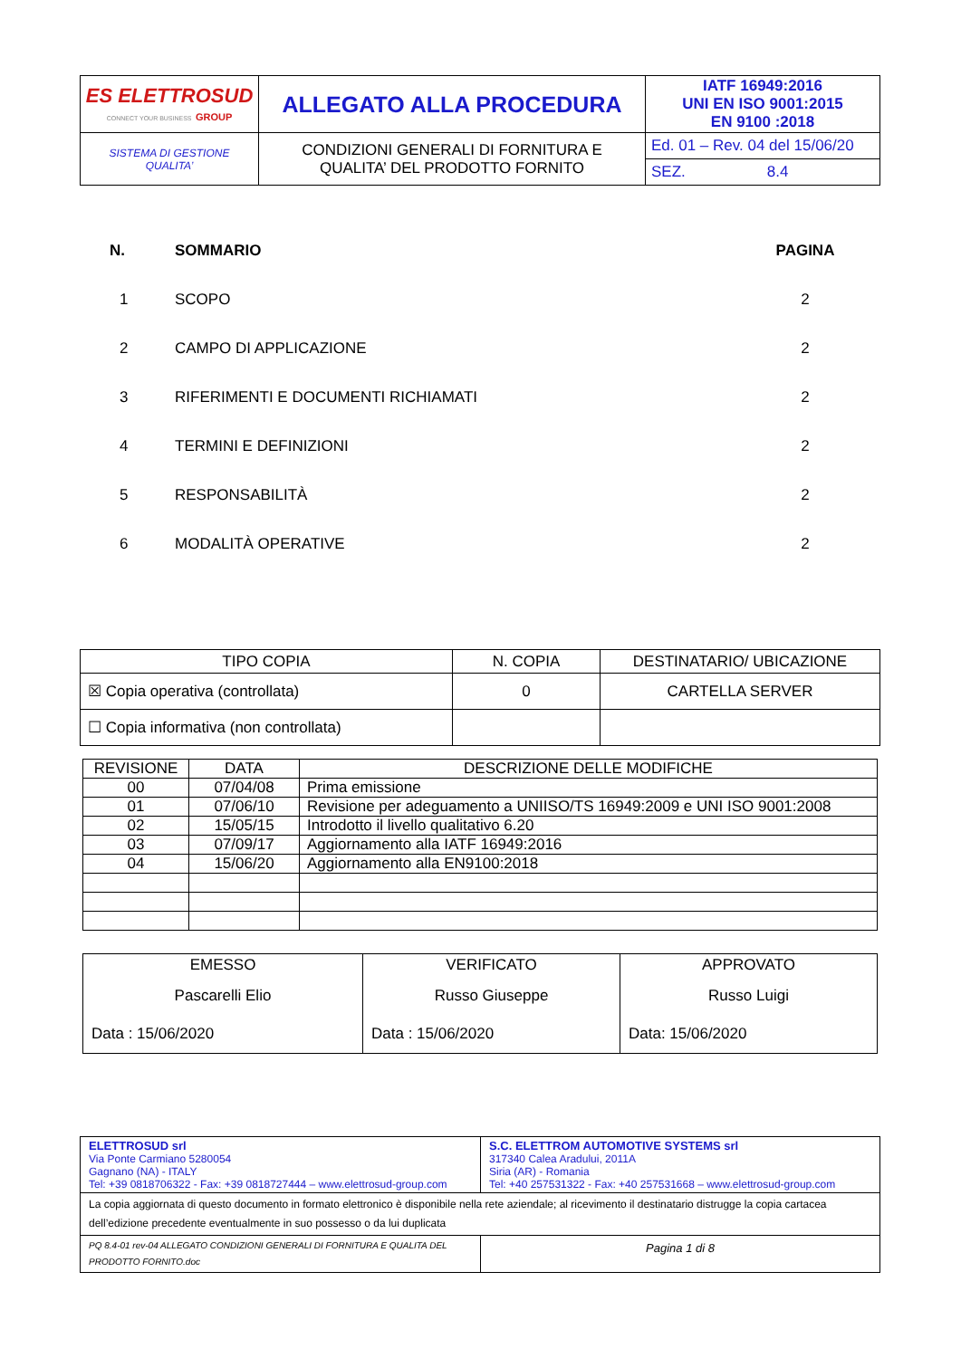| ES ELETTROSUD CONNECT YOUR BUSINESS GROUP | ALLEGATO ALLA PROCEDURA | IATF 16949:2016 UNI EN ISO 9001:2015 EN 9100 :2018 |
| SISTEMA DI GESTIONE QUALITA’ | CONDIZIONI GENERALI DI FORNITURA E QUALITA’ DEL PRODOTTO FORNITO | Ed. 01 – Rev. 04 del 15/06/20 |
| | | SEZ. 8.4 |
| N. | SOMMARIO | PAGINA |
| --- | --- | --- |
| 1 | SCOPO | 2 |
| 2 | CAMPO DI APPLICAZIONE | 2 |
| 3 | RIFERIMENTI E DOCUMENTI RICHIAMATI | 2 |
| 4 | TERMINI E DEFINIZIONI | 2 |
| 5 | RESPONSABILITÀ | 2 |
| 6 | MODALITÀ OPERATIVE | 2 |
| TIPO COPIA | N. COPIA | DESTINATARIO/ UBICAZIONE |
| --- | --- | --- |
| ☒ Copia operativa (controllata) | 0 | CARTELLA SERVER |
| ☐ Copia informativa (non controllata) | | |
| REVISIONE | DATA | DESCRIZIONE DELLE MODIFICHE |
| --- | --- | --- |
| 00 | 07/04/08 | Prima emissione |
| 01 | 07/06/10 | Revisione per adeguamento a UNIISO/TS 16949:2009 e UNI ISO 9001:2008 |
| 02 | 15/05/15 | Introdotto il livello qualitativo 6.20 |
| 03 | 07/09/17 | Aggiornamento alla IATF 16949:2016 |
| 04 | 15/06/20 | Aggiornamento alla EN9100:2018 |
| EMESSO Pascarelli Elio Data : 15/06/2020 | VERIFICATO Russo Giuseppe Data : 15/06/2020 | APPROVATO Russo Luigi Data: 15/06/2020 |
| ELETTROSUD srl Via Ponte Carmiano 5280054 Gagnano (NA) - ITALY Tel: +39 0818706322 - Fax: +39 0818727444 – www.elettrosud-group.com | S.C. ELETTROM AUTOMOTIVE SYSTEMS srl 317340 Calea Aradului, 2011A Siria (AR) - Romania Tel: +40 257531322 - Fax: +40 257531668 – www.elettrosud-group.com |
| La copia aggiornata di questo documento in formato elettronico è disponibile nella rete aziendale; al ricevimento il destinatario distrugge la copia cartacea dell’edizione precedente eventualmente in suo possesso o da lui duplicata | |
| PQ 8.4-01 rev-04 ALLEGATO CONDIZIONI GENERALI DI FORNITURA E QUALITA DEL PRODOTTO FORNITO.doc | Pagina 1 di 8 |